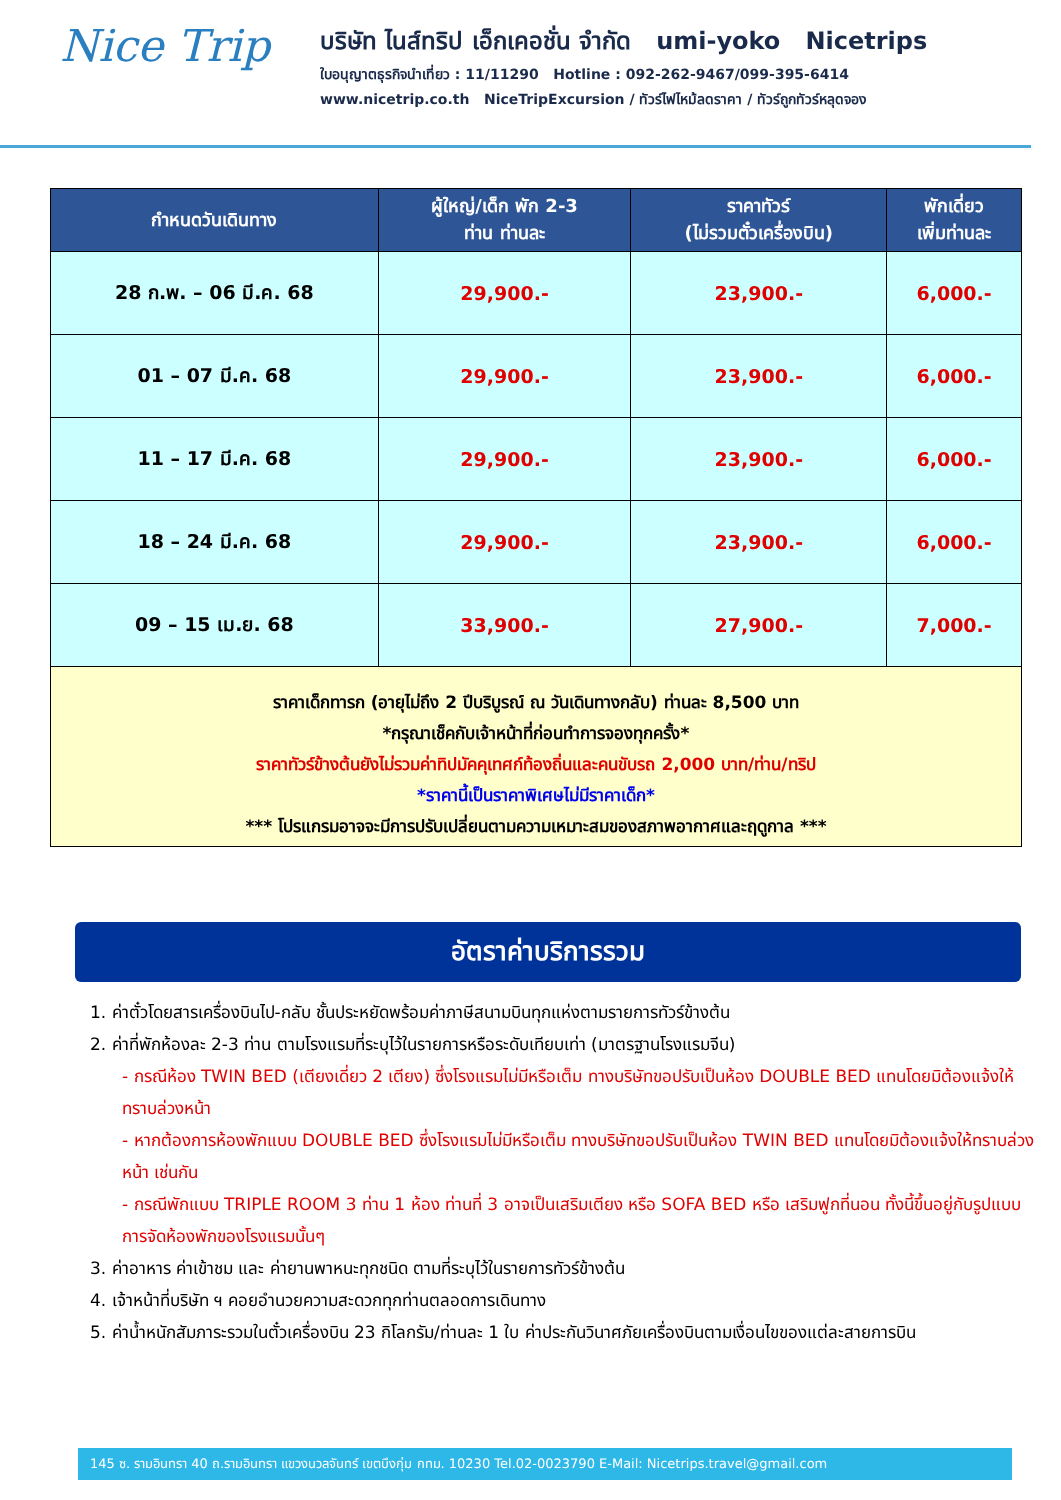Nice Trip
บริษัท ไนส์ทริป เอ็กเคอชั่น จำกัด umi-yoko Nicetrips
ใบอนุญาตธุรกิจนำเที่ยว : 11/11290 Hotline : 092-262-9467/099-395-6414
www.nicetrip.co.th NiceTripExcursion / ทัวร์ไฟไหม้ลดราคา / ทัวร์ถูกทัวร์หลุดจอง
| กำหนดวันเดินทาง | ผู้ใหญ่/เด็ก พัก 2-3 ท่าน ท่านละ | ราคาทัวร์ (ไม่รวมตั๋วเครื่องบิน) | พักเดี่ยว เพิ่มท่านละ |
| --- | --- | --- | --- |
| 28 ก.พ. – 06 มี.ค. 68 | 29,900.- | 23,900.- | 6,000.- |
| 01 – 07 มี.ค. 68 | 29,900.- | 23,900.- | 6,000.- |
| 11 – 17 มี.ค. 68 | 29,900.- | 23,900.- | 6,000.- |
| 18 – 24 มี.ค. 68 | 29,900.- | 23,900.- | 6,000.- |
| 09 – 15 เม.ย. 68 | 33,900.- | 27,900.- | 7,000.- |
| ราคาเด็กทารก (อายุไม่ถึง 2 ปีบริบูรณ์ ณ วันเดินทางกลับ) ท่านละ 8,500 บาท *กรุณาเช็คกับเจ้าหน้าที่ก่อนทำการจองทุกครั้ง* ราคาทัวร์ข้างต้นยังไม่รวมค่าทิปมัคคุเทศก์ท้องถิ่นและคนขับรถ 2,000 บาท/ท่าน/ทริป *ราคานี้เป็นราคาพิเศษไม่มีราคาเด็ก* *** โปรแกรมอาจจะมีการปรับเปลี่ยนตามความเหมาะสมของสภาพอากาศและฤดูกาล *** | | | |
อัตราค่าบริการรวม
1. ค่าตั๋วโดยสารเครื่องบินไป-กลับ ชั้นประหยัดพร้อมค่าภาษีสนามบินทุกแห่งตามรายการทัวร์ข้างต้น
2. ค่าที่พักห้องละ 2-3 ท่าน ตามโรงแรมที่ระบุไว้ในรายการหรือระดับเทียบเท่า (มาตรฐานโรงแรมจีน)
- กรณีห้อง TWIN BED (เตียงเดี่ยว 2 เตียง) ซึ่งโรงแรมไม่มีหรือเต็ม ทางบริษัทขอปรับเป็นห้อง DOUBLE BED แทนโดยมิต้องแจ้งให้ทราบล่วงหน้า
- หากต้องการห้องพักแบบ DOUBLE BED ซึ่งโรงแรมไม่มีหรือเต็ม ทางบริษัทขอปรับเป็นห้อง TWIN BED แทนโดยมิต้องแจ้งให้ทราบล่วงหน้า เช่นกัน
- กรณีพักแบบ TRIPLE ROOM 3 ท่าน 1 ห้อง ท่านที่ 3 อาจเป็นเสริมเตียง หรือ SOFA BED หรือ เสริมฟูกที่นอน ทั้งนี้ขึ้นอยู่กับรูปแบบการจัดห้องพักของโรงแรมนั้นๆ
3. ค่าอาหาร ค่าเข้าชม และ ค่ายานพาหนะทุกชนิด ตามที่ระบุไว้ในรายการทัวร์ข้างต้น
4. เจ้าหน้าที่บริษัท ฯ คอยอำนวยความสะดวกทุกท่านตลอดการเดินทาง
5. ค่าน้ำหนักสัมภาระรวมในตั๋วเครื่องบิน 23 กิโลกรัม/ท่านละ 1 ใบ ค่าประกันวินาศภัยเครื่องบินตามเงื่อนไขของแต่ละสายการบิน
145 ซ. รามอินทรา 40 ถ.รามอินทรา แขวงนวลจันทร์ เขตบึงกุ่ม กทม. 10230 Tel.02-0023790 E-Mail: Nicetrips.travel@gmail.com